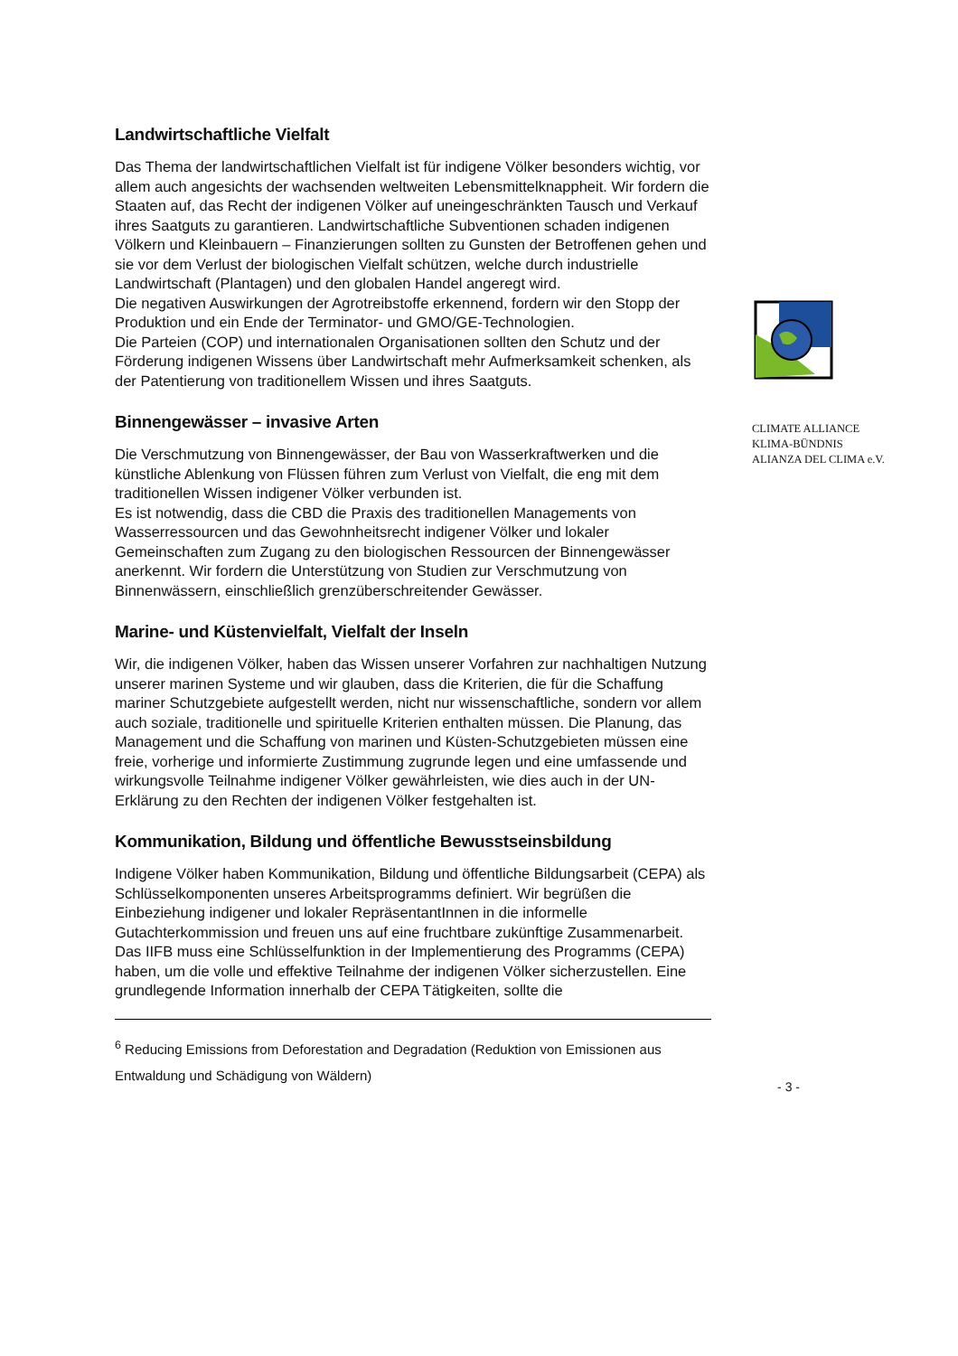Landwirtschaftliche Vielfalt
Das Thema der landwirtschaftlichen Vielfalt ist für indigene Völker besonders wichtig, vor allem auch angesichts der wachsenden weltweiten Lebensmittelknappheit. Wir fordern die Staaten auf, das Recht der indigenen Völker auf uneingeschränkten Tausch und Verkauf ihres Saatguts zu garantieren. Landwirtschaftliche Subventionen schaden indigenen Völkern und Kleinbauern – Finanzierungen sollten zu Gunsten der Betroffenen gehen und sie vor dem Verlust der biologischen Vielfalt schützen, welche durch industrielle Landwirtschaft (Plantagen) und den globalen Handel angeregt wird.
Die negativen Auswirkungen der Agrotreibstoffe erkennend, fordern wir den Stopp der Produktion und ein Ende der Terminator- und GMO/GE-Technologien.
Die Parteien (COP) und internationalen Organisationen sollten den Schutz und der Förderung indigenen Wissens über Landwirtschaft mehr Aufmerksamkeit schenken, als der Patentierung von traditionellem Wissen und ihres Saatguts.
Binnengewässer – invasive Arten
Die Verschmutzung von Binnengewässer, der Bau von Wasserkraftwerken und die künstliche Ablenkung von Flüssen führen zum Verlust von Vielfalt, die eng mit dem traditionellen Wissen indigener Völker verbunden ist.
Es ist notwendig, dass die CBD die Praxis des traditionellen Managements von Wasserressourcen und das Gewohnheitsrecht indigener Völker und lokaler Gemeinschaften zum Zugang zu den biologischen Ressourcen der Binnengewässer anerkennt. Wir fordern die Unterstützung von Studien zur Verschmutzung von Binnenwässern, einschließlich grenzüberschreitender Gewässer.
Marine- und Küstenvielfalt, Vielfalt der Inseln
Wir, die indigenen Völker, haben das Wissen unserer Vorfahren zur nachhaltigen Nutzung unserer marinen Systeme und wir glauben, dass die Kriterien, die für die Schaffung mariner Schutzgebiete aufgestellt werden, nicht nur wissenschaftliche, sondern vor allem auch soziale, traditionelle und spirituelle Kriterien enthalten müssen. Die Planung, das Management und die Schaffung von marinen und Küsten-Schutzgebieten müssen eine freie, vorherige und informierte Zustimmung zugrunde legen und eine umfassende und wirkungsvolle Teilnahme indigener Völker gewährleisten, wie dies auch in der UN-Erklärung zu den Rechten der indigenen Völker festgehalten ist.
Kommunikation, Bildung und öffentliche Bewusstseinsbildung
Indigene Völker haben Kommunikation, Bildung und öffentliche Bildungsarbeit (CEPA) als Schlüsselkomponenten unseres Arbeitsprogramms definiert. Wir begrüßen die Einbeziehung indigener und lokaler RepräsentantInnen in die informelle Gutachterkommission und freuen uns auf eine fruchtbare zukünftige Zusammenarbeit. Das IIFB muss eine Schlüsselfunktion in der Implementierung des Programms (CEPA) haben, um die volle und effektive Teilnahme der indigenen Völker sicherzustellen. Eine grundlegende Information innerhalb der CEPA Tätigkeiten, sollte die
<sup>6</sup> Reducing Emissions from Deforestation and Degradation (Reduktion von Emissionen aus Entwaldung und Schädigung von Wäldern)
CLIMATE ALLIANCE
KLIMA-BÜNDNIS
ALIANZA DEL CLIMA e.V.
- 3 -